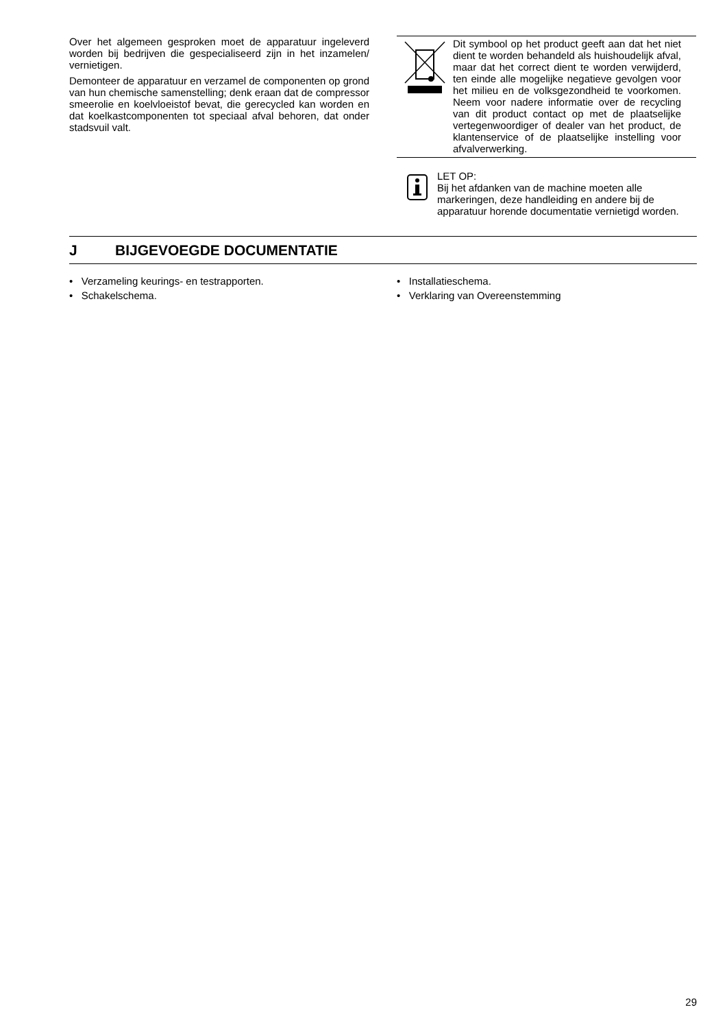Over het algemeen gesproken moet de apparatuur ingeleverd worden bij bedrijven die gespecialiseerd zijn in het inzamelen/ vernietigen.
Demonteer de apparatuur en verzamel de componenten op grond van hun chemische samenstelling; denk eraan dat de compressor smeerolie en koelvloeistof bevat, die gerecycled kan worden en dat koelkastcomponenten tot speciaal afval behoren, dat onder stadsvuil valt.
Dit symbool op het product geeft aan dat het niet dient te worden behandeld als huishoudelijk afval, maar dat het correct dient te worden verwijderd, ten einde alle mogelijke negatieve gevolgen voor het milieu en de volksgezondheid te voorkomen. Neem voor nadere informatie over de recycling van dit product contact op met de plaatselijke vertegenwoordiger of dealer van het product, de klantenservice of de plaatselijke instelling voor afvalverwerking.
LET OP:
Bij het afdanken van de machine moeten alle markeringen, deze handleiding en andere bij de apparatuur horende documentatie vernietigd worden.
J BIJGEVOEGDE DOCUMENTATIE
• Verzameling keurings- en testrapporten.
• Schakelschema.
• Installatieschema.
• Verklaring van Overeenstemming
29